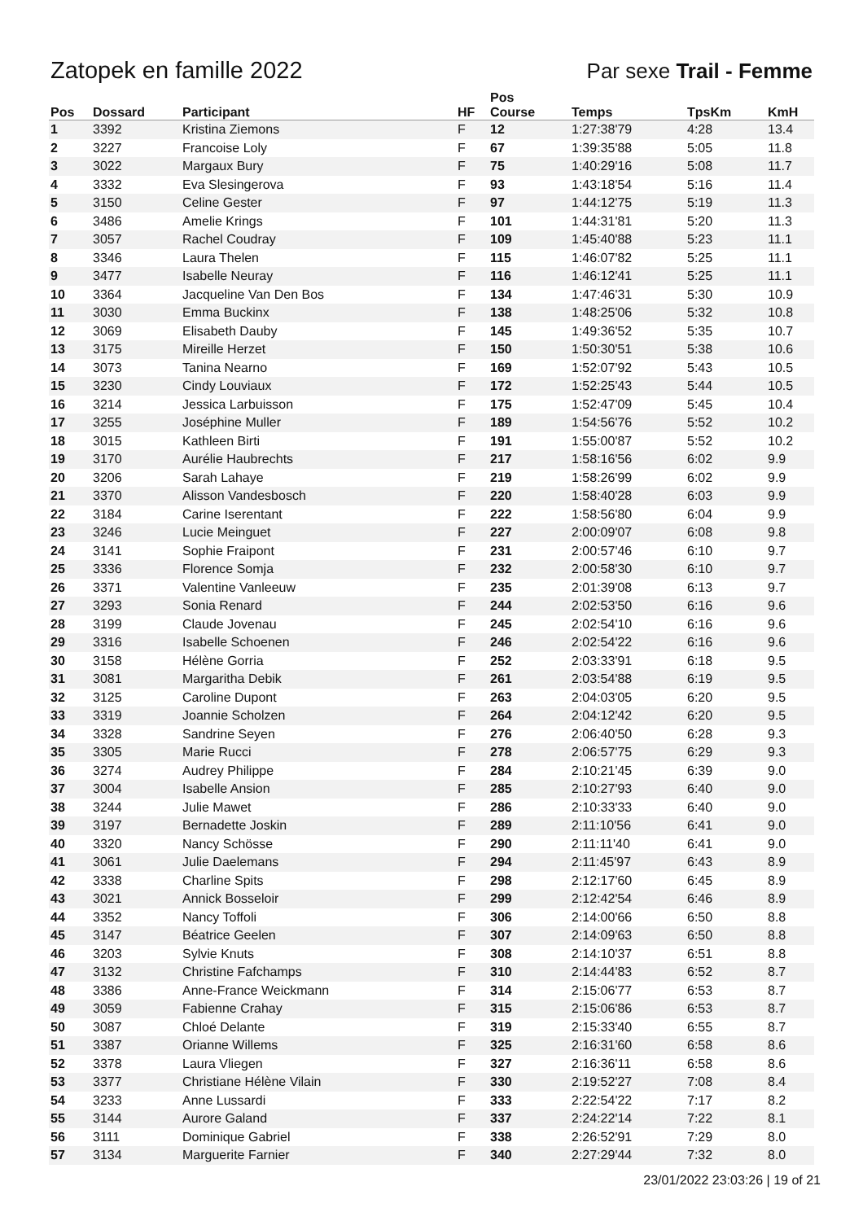Zatopek en famille 2022 Par sexe Trail - Femme
| Pos | Dossard | Participant | HF | Pos Course | Temps | TpsKm | KmH |
| --- | --- | --- | --- | --- | --- | --- | --- |
| 1 | 3392 | Kristina Ziemons | F | 12 | 1:27:38'79 | 4:28 | 13.4 |
| 2 | 3227 | Francoise Loly | F | 67 | 1:39:35'88 | 5:05 | 11.8 |
| 3 | 3022 | Margaux Bury | F | 75 | 1:40:29'16 | 5:08 | 11.7 |
| 4 | 3332 | Eva Slesingerova | F | 93 | 1:43:18'54 | 5:16 | 11.4 |
| 5 | 3150 | Celine Gester | F | 97 | 1:44:12'75 | 5:19 | 11.3 |
| 6 | 3486 | Amelie Krings | F | 101 | 1:44:31'81 | 5:20 | 11.3 |
| 7 | 3057 | Rachel Coudray | F | 109 | 1:45:40'88 | 5:23 | 11.1 |
| 8 | 3346 | Laura Thelen | F | 115 | 1:46:07'82 | 5:25 | 11.1 |
| 9 | 3477 | Isabelle Neuray | F | 116 | 1:46:12'41 | 5:25 | 11.1 |
| 10 | 3364 | Jacqueline Van Den Bos | F | 134 | 1:47:46'31 | 5:30 | 10.9 |
| 11 | 3030 | Emma Buckinx | F | 138 | 1:48:25'06 | 5:32 | 10.8 |
| 12 | 3069 | Elisabeth Dauby | F | 145 | 1:49:36'52 | 5:35 | 10.7 |
| 13 | 3175 | Mireille Herzet | F | 150 | 1:50:30'51 | 5:38 | 10.6 |
| 14 | 3073 | Tanina Nearno | F | 169 | 1:52:07'92 | 5:43 | 10.5 |
| 15 | 3230 | Cindy Louviaux | F | 172 | 1:52:25'43 | 5:44 | 10.5 |
| 16 | 3214 | Jessica Larbuisson | F | 175 | 1:52:47'09 | 5:45 | 10.4 |
| 17 | 3255 | Joséphine Muller | F | 189 | 1:54:56'76 | 5:52 | 10.2 |
| 18 | 3015 | Kathleen Birti | F | 191 | 1:55:00'87 | 5:52 | 10.2 |
| 19 | 3170 | Aurélie Haubrechts | F | 217 | 1:58:16'56 | 6:02 | 9.9 |
| 20 | 3206 | Sarah Lahaye | F | 219 | 1:58:26'99 | 6:02 | 9.9 |
| 21 | 3370 | Alisson Vandesbosch | F | 220 | 1:58:40'28 | 6:03 | 9.9 |
| 22 | 3184 | Carine Iserentant | F | 222 | 1:58:56'80 | 6:04 | 9.9 |
| 23 | 3246 | Lucie Meinguet | F | 227 | 2:00:09'07 | 6:08 | 9.8 |
| 24 | 3141 | Sophie Fraipont | F | 231 | 2:00:57'46 | 6:10 | 9.7 |
| 25 | 3336 | Florence Somja | F | 232 | 2:00:58'30 | 6:10 | 9.7 |
| 26 | 3371 | Valentine Vanleeuw | F | 235 | 2:01:39'08 | 6:13 | 9.7 |
| 27 | 3293 | Sonia Renard | F | 244 | 2:02:53'50 | 6:16 | 9.6 |
| 28 | 3199 | Claude Jovenau | F | 245 | 2:02:54'10 | 6:16 | 9.6 |
| 29 | 3316 | Isabelle Schoenen | F | 246 | 2:02:54'22 | 6:16 | 9.6 |
| 30 | 3158 | Hélène Gorria | F | 252 | 2:03:33'91 | 6:18 | 9.5 |
| 31 | 3081 | Margaritha Debik | F | 261 | 2:03:54'88 | 6:19 | 9.5 |
| 32 | 3125 | Caroline Dupont | F | 263 | 2:04:03'05 | 6:20 | 9.5 |
| 33 | 3319 | Joannie Scholzen | F | 264 | 2:04:12'42 | 6:20 | 9.5 |
| 34 | 3328 | Sandrine Seyen | F | 276 | 2:06:40'50 | 6:28 | 9.3 |
| 35 | 3305 | Marie Rucci | F | 278 | 2:06:57'75 | 6:29 | 9.3 |
| 36 | 3274 | Audrey Philippe | F | 284 | 2:10:21'45 | 6:39 | 9.0 |
| 37 | 3004 | Isabelle Ansion | F | 285 | 2:10:27'93 | 6:40 | 9.0 |
| 38 | 3244 | Julie Mawet | F | 286 | 2:10:33'33 | 6:40 | 9.0 |
| 39 | 3197 | Bernadette Joskin | F | 289 | 2:11:10'56 | 6:41 | 9.0 |
| 40 | 3320 | Nancy Schösse | F | 290 | 2:11:11'40 | 6:41 | 9.0 |
| 41 | 3061 | Julie Daelemans | F | 294 | 2:11:45'97 | 6:43 | 8.9 |
| 42 | 3338 | Charline Spits | F | 298 | 2:12:17'60 | 6:45 | 8.9 |
| 43 | 3021 | Annick Bosseloir | F | 299 | 2:12:42'54 | 6:46 | 8.9 |
| 44 | 3352 | Nancy Toffoli | F | 306 | 2:14:00'66 | 6:50 | 8.8 |
| 45 | 3147 | Béatrice Geelen | F | 307 | 2:14:09'63 | 6:50 | 8.8 |
| 46 | 3203 | Sylvie Knuts | F | 308 | 2:14:10'37 | 6:51 | 8.8 |
| 47 | 3132 | Christine Fafchamps | F | 310 | 2:14:44'83 | 6:52 | 8.7 |
| 48 | 3386 | Anne-France Weickmann | F | 314 | 2:15:06'77 | 6:53 | 8.7 |
| 49 | 3059 | Fabienne Crahay | F | 315 | 2:15:06'86 | 6:53 | 8.7 |
| 50 | 3087 | Chloé Delante | F | 319 | 2:15:33'40 | 6:55 | 8.7 |
| 51 | 3387 | Orianne Willems | F | 325 | 2:16:31'60 | 6:58 | 8.6 |
| 52 | 3378 | Laura Vliegen | F | 327 | 2:16:36'11 | 6:58 | 8.6 |
| 53 | 3377 | Christiane Hélène Vilain | F | 330 | 2:19:52'27 | 7:08 | 8.4 |
| 54 | 3233 | Anne Lussardi | F | 333 | 2:22:54'22 | 7:17 | 8.2 |
| 55 | 3144 | Aurore Galand | F | 337 | 2:24:22'14 | 7:22 | 8.1 |
| 56 | 3111 | Dominique Gabriel | F | 338 | 2:26:52'91 | 7:29 | 8.0 |
| 57 | 3134 | Marguerite Farnier | F | 340 | 2:27:29'44 | 7:32 | 8.0 |
23/01/2022 23:03:26 | 19 of 21